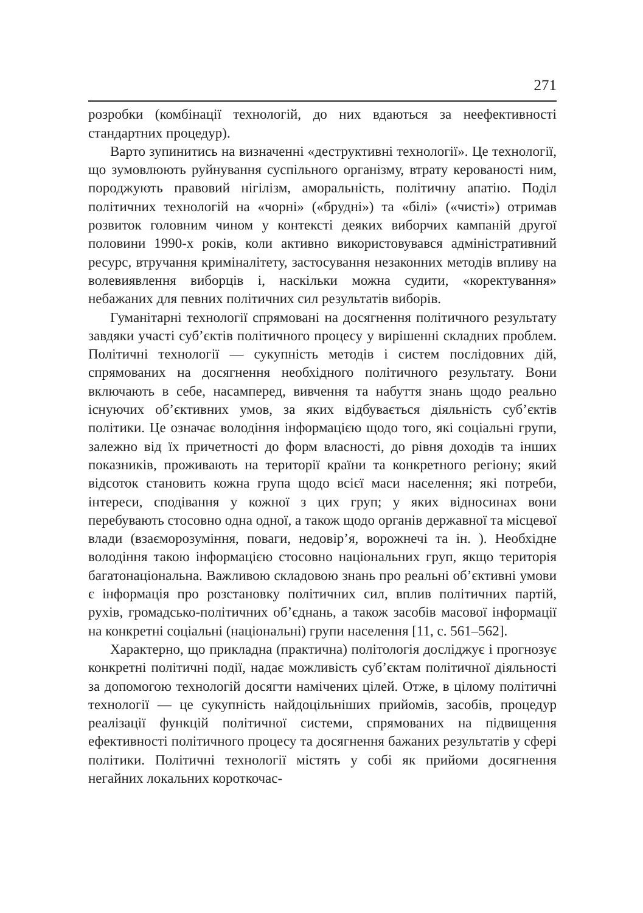271
розробки (комбінації технологій, до них вдаються за неефективності стандартних процедур).
Варто зупинитись на визначенні «деструктивні технології». Це технології, що зумовлюють руйнування суспільного організму, втрату керованості ним, породжують правовий нігілізм, аморальність, політичну апатію. Поділ політичних технологій на «чорні» («брудні») та «білі» («чисті») отримав розвиток головним чином у контексті деяких виборчих кампаній другої половини 1990-х років, коли активно використовувався адміністративний ресурс, втручання криміналітету, застосування незаконних методів впливу на волевиявлення виборців і, наскільки можна судити, «коректування» небажаних для певних політичних сил результатів виборів.
Гуманітарні технології спрямовані на досягнення політичного результату завдяки участі суб’єктів політичного процесу у вирішенні складних проблем. Політичні технології — сукупність методів і систем послідовних дій, спрямованих на досягнення необхідного політичного результату. Вони включають в себе, насамперед, вивчення та набуття знань щодо реально існуючих об’єктивних умов, за яких відбувається діяльність суб’єктів політики. Це означає володіння інформацією щодо того, які соціальні групи, залежно від їх причетності до форм власності, до рівня доходів та інших показників, проживають на території країни та конкретного регіону; який відсоток становить кожна група щодо всієї маси населення; які потреби, інтереси, сподівання у кожної з цих груп; у яких відносинах вони перебувають стосовно одна одної, а також щодо органів державної та місцевої влади (взаєморозуміння, поваги, недовір’я, ворожнечі та ін. ). Необхідне володіння такою інформацією стосовно національних груп, якщо територія багатонаціональна. Важливою складовою знань про реальні об’єктивні умови є інформація про розстановку політичних сил, вплив політичних партій, рухів, громадсько-політичних об’єднань, а також засобів масової інформації на конкретні соціальні (національні) групи населення [11, с. 561–562].
Характерно, що прикладна (практична) політологія досліджує і прогнозує конкретні політичні події, надає можливість суб’єктам політичної діяльності за допомогою технологій досягти намічених цілей. Отже, в цілому політичні технології — це сукупність найдоцільніших прийомів, засобів, процедур реалізації функцій політичної системи, спрямованих на підвищення ефективності політичного процесу та досягнення бажаних результатів у сфері політики. Політичні технології містять у собі як прийоми досягнення негайних локальних короткочас-